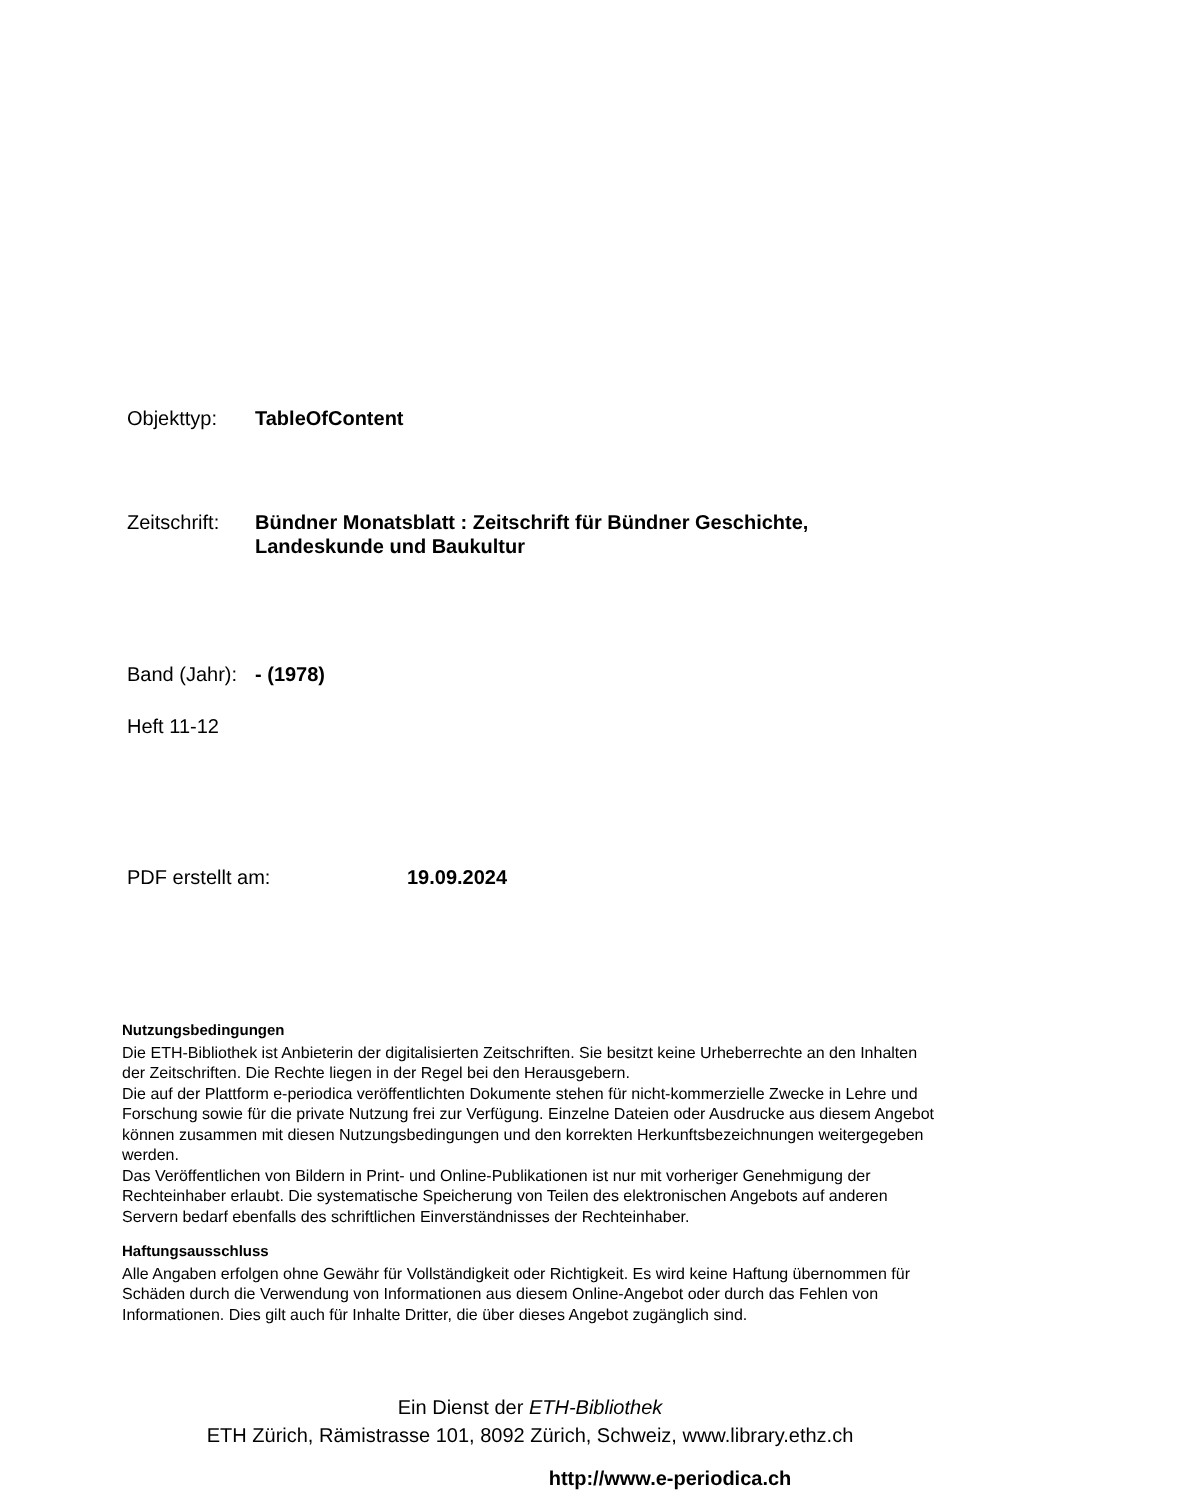Objekttyp: TableOfContent
Zeitschrift: Bündner Monatsblatt : Zeitschrift für Bündner Geschichte,
Landeskunde und Baukultur
Band (Jahr): - (1978)
Heft 11-12
PDF erstellt am: 19.09.2024
Nutzungsbedingungen
Die ETH-Bibliothek ist Anbieterin der digitalisierten Zeitschriften. Sie besitzt keine Urheberrechte an den Inhalten der Zeitschriften. Die Rechte liegen in der Regel bei den Herausgebern.
Die auf der Plattform e-periodica veröffentlichten Dokumente stehen für nicht-kommerzielle Zwecke in Lehre und Forschung sowie für die private Nutzung frei zur Verfügung. Einzelne Dateien oder Ausdrucke aus diesem Angebot können zusammen mit diesen Nutzungsbedingungen und den korrekten Herkunftsbezeichnungen weitergegeben werden.
Das Veröffentlichen von Bildern in Print- und Online-Publikationen ist nur mit vorheriger Genehmigung der Rechteinhaber erlaubt. Die systematische Speicherung von Teilen des elektronischen Angebots auf anderen Servern bedarf ebenfalls des schriftlichen Einverständnisses der Rechteinhaber.
Haftungsausschluss
Alle Angaben erfolgen ohne Gewähr für Vollständigkeit oder Richtigkeit. Es wird keine Haftung übernommen für Schäden durch die Verwendung von Informationen aus diesem Online-Angebot oder durch das Fehlen von Informationen. Dies gilt auch für Inhalte Dritter, die über dieses Angebot zugänglich sind.
Ein Dienst der ETH-Bibliothek
ETH Zürich, Rämistrasse 101, 8092 Zürich, Schweiz, www.library.ethz.ch
http://www.e-periodica.ch